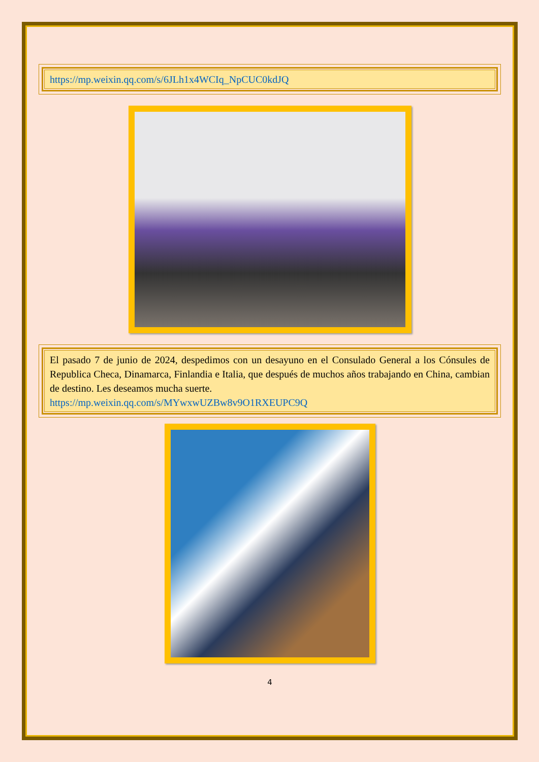https://mp.weixin.qq.com/s/6JLh1x4WCIq_NpCUC0kdJQ
El pasado 7 de junio de 2024, despedimos con un desayuno en el Consulado General a los Cónsules de Republica Checa, Dinamarca, Finlandia e Italia, que después de muchos años trabajando en China, cambian de destino. Les deseamos mucha suerte.
https://mp.weixin.qq.com/s/MYwxwUZBw8v9O1RXEUPC9Q
4